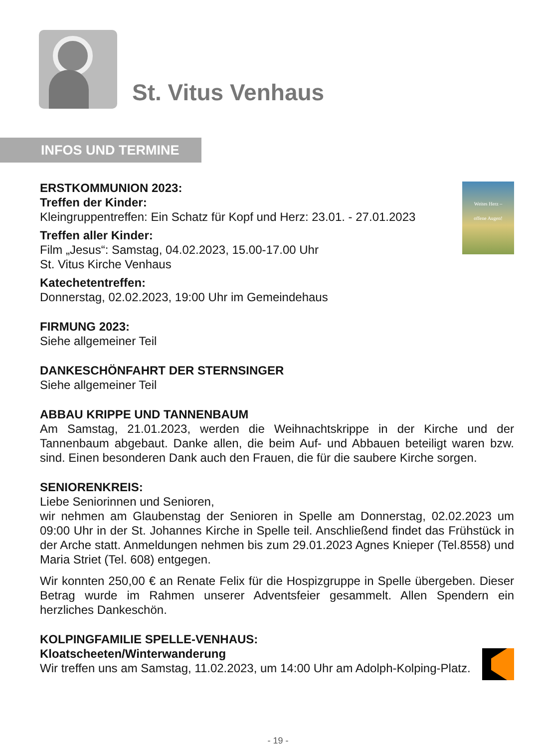St. Vitus Venhaus
INFOS UND TERMINE
Weites Herz –
offene Augen!
ERSTKOMMUNION 2023:
Treffen der Kinder:
Kleingruppentreffen: Ein Schatz für Kopf und Herz: 23.01. - 27.01.2023
Treffen aller Kinder:
Film „Jesus“: Samstag, 04.02.2023, 15.00-17.00 Uhr
St. Vitus Kirche Venhaus
Katechetentreffen:
Donnerstag, 02.02.2023, 19:00 Uhr im Gemeindehaus
FIRMUNG 2023:
Siehe allgemeiner Teil
DANKESCHÖNFAHRT DER STERNSINGER
Siehe allgemeiner Teil
ABBAU KRIPPE UND TANNENBAUM
Am Samstag, 21.01.2023, werden die Weihnachtskrippe in der Kirche und der Tannenbaum abgebaut. Danke allen, die beim Auf- und Abbauen beteiligt waren bzw. sind. Einen besonderen Dank auch den Frauen, die für die saubere Kirche sorgen.
SENIORENKREIS:
Liebe Seniorinnen und Senioren,
wir nehmen am Glaubenstag der Senioren in Spelle am Donnerstag, 02.02.2023 um 09:00 Uhr in der St. Johannes Kirche in Spelle teil. Anschließend findet das Frühstück in der Arche statt. Anmeldungen nehmen bis zum 29.01.2023 Agnes Knieper (Tel.8558) und Maria Striet (Tel. 608) entgegen.
Wir konnten 250,00 € an Renate Felix für die Hospizgruppe in Spelle übergeben. Dieser Betrag wurde im Rahmen unserer Adventsfeier gesammelt. Allen Spendern ein herzliches Dankeschön.
KOLPINGFAMILIE SPELLE-VENHAUS:
Kloatscheeten/Winterwanderung
Wir treffen uns am Samstag, 11.02.2023, um 14:00 Uhr am Adolph-Kolping-Platz.
- 19 -